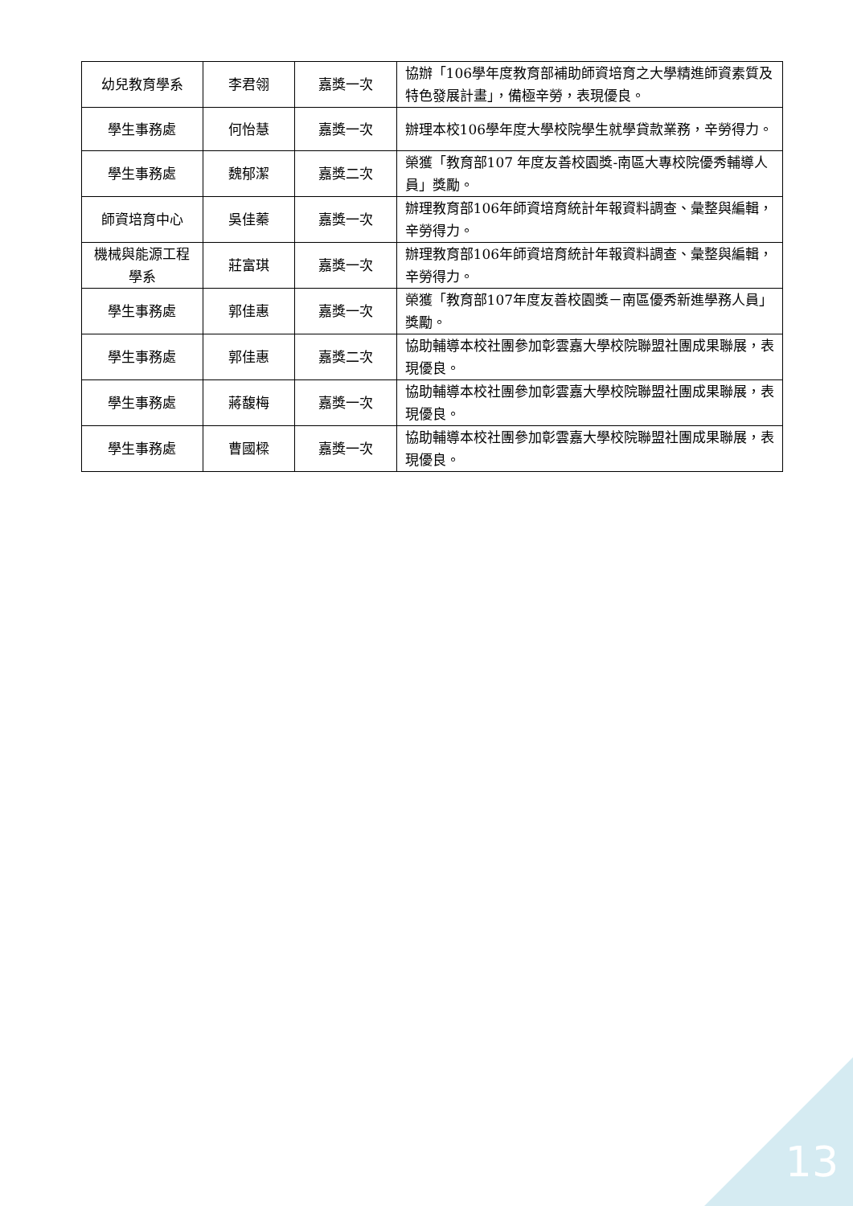| 幼兒教育學系 | 李君翎 | 嘉獎一次 | 協辦「106學年度教育部補助師資培育之大學精進師資素質及特色發展計畫」，備極辛勞，表現優良。 |
| 學生事務處 | 何怡慧 | 嘉獎一次 | 辦理本校106學年度大學校院學生就學貸款業務，辛勞得力。 |
| 學生事務處 | 魏郁潔 | 嘉獎二次 | 榮獲「教育部107 年度友善校園獎-南區大專校院優秀輔導人員」獎勵。 |
| 師資培育中心 | 吳佳蓁 | 嘉獎一次 | 辦理教育部106年師資培育統計年報資料調查、彙整與編輯，辛勞得力。 |
| 機械與能源工程學系 | 莊富琪 | 嘉獎一次 | 辦理教育部106年師資培育統計年報資料調查、彙整與編輯，辛勞得力。 |
| 學生事務處 | 郭佳惠 | 嘉獎一次 | 榮獲「教育部107年度友善校園獎－南區優秀新進學務人員」獎勵。 |
| 學生事務處 | 郭佳惠 | 嘉獎二次 | 協助輔導本校社團參加彰雲嘉大學校院聯盟社團成果聯展，表現優良。 |
| 學生事務處 | 蔣馥梅 | 嘉獎一次 | 協助輔導本校社團參加彰雲嘉大學校院聯盟社團成果聯展，表現優良。 |
| 學生事務處 | 曹國樑 | 嘉獎一次 | 協助輔導本校社團參加彰雲嘉大學校院聯盟社團成果聯展，表現優良。 |
13